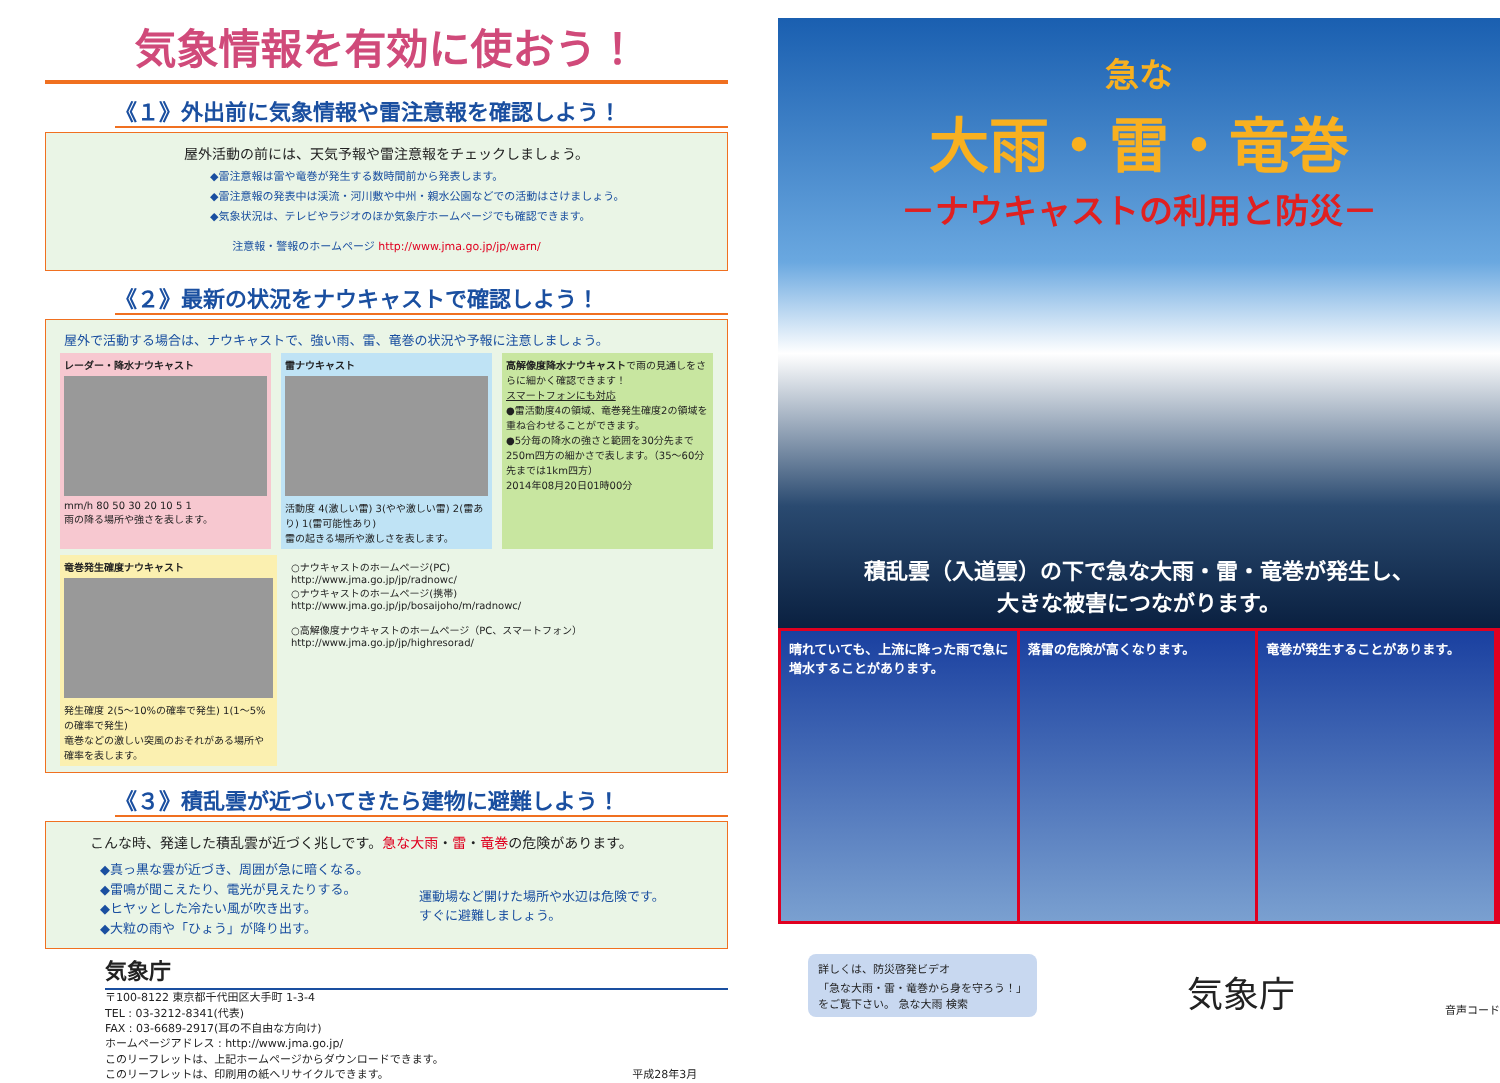気象情報を有効に使おう！
《１》外出前に気象情報や雷注意報を確認しよう！
屋外活動の前には、天気予報や雷注意報をチェックしましょう。
◆雷注意報は雷や竜巻が発生する数時間前から発表します。
◆雷注意報の発表中は渓流・河川敷や中州・親水公園などでの活動はさけましょう。
◆気象状況は、テレビやラジオのほか気象庁ホームページでも確認できます。
注意報・警報のホームページ http://www.jma.go.jp/jp/warn/
《２》最新の状況をナウキャストで確認しよう！
屋外で活動する場合は、ナウキャストで、強い雨、雷、竜巻の状況や予報に注意しましょう。
レーダー・降水ナウキャスト
mm/h 80 50 30 20 10 5 1
雨の降る場所や強さを表します。
雷ナウキャスト
活動度 4(激しい雷) 3(やや激しい雷) 2(雷あり) 1(雷可能性あり)
雷の起きる場所や激しさを表します。
高解像度降水ナウキャストで雨の見通しをさらに細かく確認できます！
スマートフォンにも対応
●雷活動度4の領域、竜巻発生確度2の領域を重ね合わせることができます。
●5分毎の降水の強さと範囲を30分先まで250m四方の細かさで表します。（35〜60分先までは1km四方）
2014年08月20日01時00分
竜巻発生確度ナウキャスト
発生確度 2(5〜10%の確率で発生) 1(1〜5%の確率で発生)
竜巻などの激しい突風のおそれがある場所や確率を表します。
○ナウキャストのホームページ(PC)
http://www.jma.go.jp/jp/radnowc/
○ナウキャストのホームページ(携帯)
http://www.jma.go.jp/jp/bosaijoho/m/radnowc/
○高解像度ナウキャストのホームページ（PC、スマートフォン）
http://www.jma.go.jp/jp/highresorad/
《３》積乱雲が近づいてきたら建物に避難しよう！
こんな時、発達した積乱雲が近づく兆しです。急な大雨・雷・竜巻の危険があります。
◆真っ黒な雲が近づき、周囲が急に暗くなる。
◆雷鳴が聞こえたり、電光が見えたりする。
◆ヒヤッとした冷たい風が吹き出す。
◆大粒の雨や「ひょう」が降り出す。
運動場など開けた場所や水辺は危険です。
すぐに避難しましょう。
気象庁
〒100-8122 東京都千代田区大手町 1-3-4
TEL : 03-3212-8341(代表)
FAX : 03-6689-2917(耳の不自由な方向け)
ホームページアドレス : http://www.jma.go.jp/
このリーフレットは、上記ホームページからダウンロードできます。
このリーフレットは、印刷用の紙へリサイクルできます。 平成28年3月
急な
大雨・雷・竜巻
－ナウキャストの利用と防災－
積乱雲（入道雲）の下で急な大雨・雷・竜巻が発生し、
大きな被害につながります。
晴れていても、上流に降った雨で急に増水することがあります。
落雷の危険が高くなります。 竜巻が発生することがあります。
詳しくは、防災啓発ビデオ
「急な大雨・雷・竜巻から身を守ろう！」
をご覧下さい。 急な大雨 検索
気象庁
音声コード